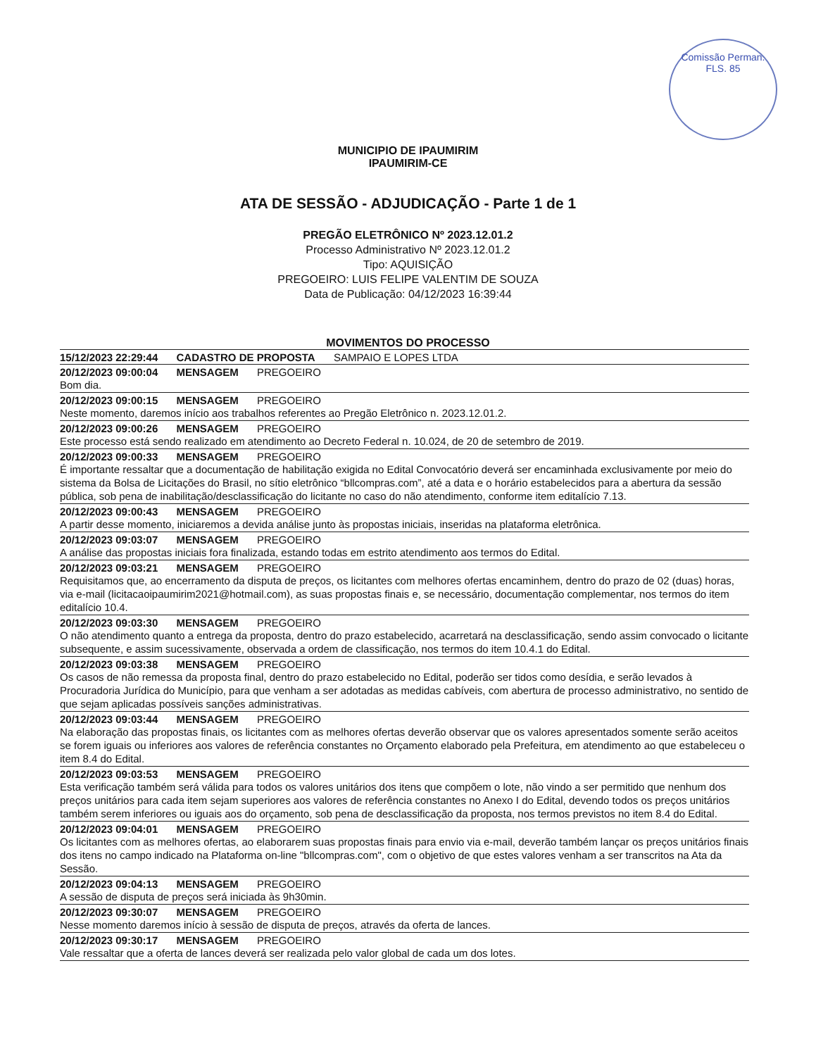Comissão Perman.
FLS. 85
MUNICIPIO DE IPAUMIRIM
IPAUMIRIM-CE
ATA DE SESSÃO - ADJUDICAÇÃO - Parte 1 de 1
PREGÃO ELETRÔNICO Nº 2023.12.01.2
Processo Administrativo Nº 2023.12.01.2
Tipo: AQUISIÇÃO
PREGOEIRO: LUIS FELIPE VALENTIM DE SOUZA
Data de Publicação: 04/12/2023 16:39:44
MOVIMENTOS DO PROCESSO
15/12/2023 22:29:44 CADASTRO DE PROPOSTA SAMPAIO E LOPES LTDA
20/12/2023 09:00:04 MENSAGEM PREGOEIRO
Bom dia.
20/12/2023 09:00:15 MENSAGEM PREGOEIRO
Neste momento, daremos início aos trabalhos referentes ao Pregão Eletrônico n. 2023.12.01.2.
20/12/2023 09:00:26 MENSAGEM PREGOEIRO
Este processo está sendo realizado em atendimento ao Decreto Federal n. 10.024, de 20 de setembro de 2019.
20/12/2023 09:00:33 MENSAGEM PREGOEIRO
É importante ressaltar que a documentação de habilitação exigida no Edital Convocatório deverá ser encaminhada exclusivamente por meio do sistema da Bolsa de Licitações do Brasil, no sítio eletrônico “bllcompras.com”, até a data e o horário estabelecidos para a abertura da sessão pública, sob pena de inabilitação/desclassificação do licitante no caso do não atendimento, conforme item editalício 7.13.
20/12/2023 09:00:43 MENSAGEM PREGOEIRO
A partir desse momento, iniciaremos a devida análise junto às propostas iniciais, inseridas na plataforma eletrônica.
20/12/2023 09:03:07 MENSAGEM PREGOEIRO
A análise das propostas iniciais fora finalizada, estando todas em estrito atendimento aos termos do Edital.
20/12/2023 09:03:21 MENSAGEM PREGOEIRO
Requisitamos que, ao encerramento da disputa de preços, os licitantes com melhores ofertas encaminhem, dentro do prazo de 02 (duas) horas, via e-mail (licitacaoipaumirim2021@hotmail.com), as suas propostas finais e, se necessário, documentação complementar, nos termos do item editalício 10.4.
20/12/2023 09:03:30 MENSAGEM PREGOEIRO
O não atendimento quanto a entrega da proposta, dentro do prazo estabelecido, acarretará na desclassificação, sendo assim convocado o licitante subsequente, e assim sucessivamente, observada a ordem de classificação, nos termos do item 10.4.1 do Edital.
20/12/2023 09:03:38 MENSAGEM PREGOEIRO
Os casos de não remessa da proposta final, dentro do prazo estabelecido no Edital, poderão ser tidos como desídia, e serão levados à Procuradoria Jurídica do Município, para que venham a ser adotadas as medidas cabíveis, com abertura de processo administrativo, no sentido de que sejam aplicadas possíveis sanções administrativas.
20/12/2023 09:03:44 MENSAGEM PREGOEIRO
Na elaboração das propostas finais, os licitantes com as melhores ofertas deverão observar que os valores apresentados somente serão aceitos se forem iguais ou inferiores aos valores de referência constantes no Orçamento elaborado pela Prefeitura, em atendimento ao que estabeleceu o item 8.4 do Edital.
20/12/2023 09:03:53 MENSAGEM PREGOEIRO
Esta verificação também será válida para todos os valores unitários dos itens que compõem o lote, não vindo a ser permitido que nenhum dos preços unitários para cada item sejam superiores aos valores de referência constantes no Anexo I do Edital, devendo todos os preços unitários também serem inferiores ou iguais aos do orçamento, sob pena de desclassificação da proposta, nos termos previstos no item 8.4 do Edital.
20/12/2023 09:04:01 MENSAGEM PREGOEIRO
Os licitantes com as melhores ofertas, ao elaborarem suas propostas finais para envio via e-mail, deverão também lançar os preços unitários finais dos itens no campo indicado na Plataforma on-line "bllcompras.com", com o objetivo de que estes valores venham a ser transcritos na Ata da Sessão.
20/12/2023 09:04:13 MENSAGEM PREGOEIRO
A sessão de disputa de preços será iniciada às 9h30min.
20/12/2023 09:30:07 MENSAGEM PREGOEIRO
Nesse momento daremos início à sessão de disputa de preços, através da oferta de lances.
20/12/2023 09:30:17 MENSAGEM PREGOEIRO
Vale ressaltar que a oferta de lances deverá ser realizada pelo valor global de cada um dos lotes.